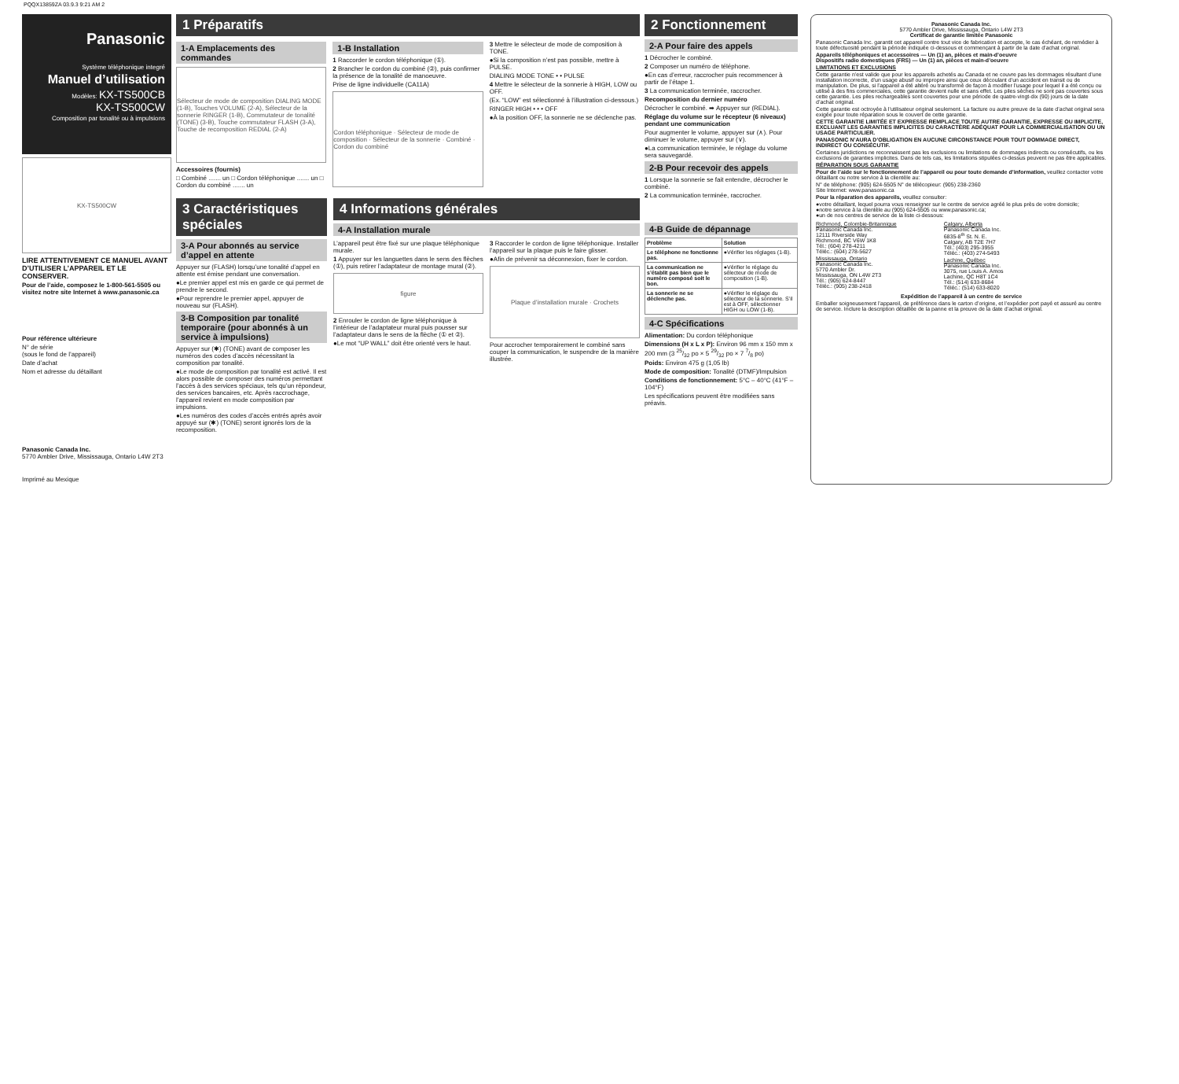PQQX13859ZA 03.9.3 9:21 AM 2
Panasonic
Système téléphonique integré
Manuel d’utilisation
Modèles: KX-TS500CB
KX-TS500CW
Composition par tonalité ou à impulsions
KX-TS500CW
LIRE ATTENTIVEMENT CE MANUEL AVANT D’UTILISER L’APPAREIL ET LE CONSERVER.
Pour de l’aide, composez le 1-800-561-5505 ou visitez notre site Internet à www.panasonic.ca
Pour référence ultérieure
N° de série
(sous le fond de l’appareil)
Date d’achat
Nom et adresse du détaillant
Panasonic Canada Inc.
5770 Ambler Drive, Mississauga, Ontario L4W 2T3
Imprimé au Mexique
1 Préparatifs
1-A Emplacements des commandes
Sélecteur de mode de composition DIALING MODE (1-B), Touches VOLUME (2-A), Sélecteur de la sonnerie RINGER (1-B), Commutateur de tonalité (TONE) (3-B), Touche commutateur FLASH (3-A), Touche de recomposition REDIAL (2-A)
Accessoires (fournis)
□ Combiné ....... un □ Cordon téléphonique ....... un □ Cordon du combiné ....... un
1-B Installation
1 Raccorder le cordon téléphonique (①).
2 Brancher le cordon du combiné (②), puis confirmer la présence de la tonalité de manoeuvre.
Prise de ligne individuelle (CA11A)
Cordon téléphonique · Sélecteur de mode de composition · Sélecteur de la sonnerie · Combiné · Cordon du combiné
3 Mettre le sélecteur de mode de composition à TONE.
●Si la composition n’est pas possible, mettre à PULSE.
DIALING MODE TONE • • PULSE
4 Mettre le sélecteur de la sonnerie à HIGH, LOW ou OFF.
(Ex. “LOW” est sélectionné à l’illustration ci-dessous.)
RINGER HIGH • • • OFF
●À la position OFF, la sonnerie ne se déclenche pas.
3 Caractéristiques spéciales
3-A Pour abonnés au service d’appel en attente
Appuyer sur (FLASH) lorsqu’une tonalité d’appel en attente est émise pendant une conversation.
●Le premier appel est mis en garde ce qui permet de prendre le second.
●Pour reprendre le premier appel, appuyer de nouveau sur (FLASH).
3-B Composition par tonalité temporaire (pour abonnés à un service à impulsions)
Appuyer sur (✱) (TONE) avant de composer les numéros des codes d’accès nécessitant la composition par tonalité.
●Le mode de composition par tonalité est activé. Il est alors possible de composer des numéros permettant l’accès à des services spéciaux, tels qu’un répondeur, des services bancaires, etc. Après raccrochage, l’appareil revient en mode composition par impulsions.
●Les numéros des codes d’accès entrés après avoir appuyé sur (✱) (TONE) seront ignorés lors de la recomposition.
4 Informations générales
4-A Installation murale
L’appareil peut être fixé sur une plaque téléphonique murale.
1 Appuyer sur les languettes dans le sens des flèches (①), puis retirer l’adaptateur de montage mural (②).
figure
2 Enrouler le cordon de ligne téléphonique à l’intérieur de l’adaptateur mural puis pousser sur l’adaptateur dans le sens de la flèche (① et ②).
●Le mot “UP WALL” doit être orienté vers le haut.
3 Raccorder le cordon de ligne téléphonique. Installer l’appareil sur la plaque puis le faire glisser.
●Afin de prévenir sa déconnexion, fixer le cordon.
Plaque d’installation murale · Crochets
Pour accrocher temporairement le combiné sans couper la communication, le suspendre de la manière illustrée.
2 Fonctionnement
2-A Pour faire des appels
1 Décrocher le combiné.
2 Composer un numéro de téléphone.
●En cas d’erreur, raccrocher puis recommencer à partir de l’étape 1.
3 La communication terminée, raccrocher.
Recomposition du dernier numéro
Décrocher le combiné. ➡ Appuyer sur (REDIAL).
Réglage du volume sur le récepteur (6 niveaux) pendant une communication
Pour augmenter le volume, appuyer sur (∧). Pour diminuer le volume, appuyer sur (∨).
●La communication terminée, le réglage du volume sera sauvegardé.
2-B Pour recevoir des appels
1 Lorsque la sonnerie se fait entendre, décrocher le combiné.
2 La communication terminée, raccrocher.
4-B Guide de dépannage
| Problème | Solution |
| --- | --- |
| Le téléphone ne fonctionne pas. | ●Vérifier les réglages (1-B). |
| La communication ne s’établit pas bien que le numéro composé soit le bon. | ●Vérifier le réglage du sélecteur de mode de composition (1-B). |
| La sonnerie ne se déclenche pas. | ●Vérifier le réglage du sélecteur de la sonnerie. S’il est à OFF, sélectionner HIGH ou LOW (1-B). |
4-C Spécifications
Alimentation: Du cordon téléphonique
Dimensions (H x L x P): Environ 96 mm x 150 mm x 200 mm (3 25/32 po × 5 29/32 po × 7 7/8 po)
Poids: Environ 475 g (1,05 lb)
Mode de composition: Tonalité (DTMF)/Impulsion
Conditions de fonctionnement: 5°C – 40°C (41°F – 104°F)
Les spécifications peuvent être modifiées sans préavis.
Panasonic Canada Inc.
5770 Ambler Drive, Mississauga, Ontario L4W 2T3
Certificat de garantie limitée Panasonic
Panasonic Canada Inc. garantit cet appareil contre tout vice de fabrication et accepte, le cas échéant, de remédier à toute défectuosité pendant la période indiquée ci-dessous et commençant à partir de la date d’achat original.
Appareils téléphoniques et accessoires — Un (1) an, pièces et main-d’oeuvre
Dispositifs radio domestiques (FRS) — Un (1) an, pièces et main-d’oeuvre
LIMITATIONS ET EXCLUSIONS
Cette garantie n’est valide que pour les appareils achetés au Canada et ne couvre pas les dommages résultant d’une installation incorrecte, d’un usage abusif ou impropre ainsi que ceux découlant d’un accident en transit ou de manipulation. De plus, si l’appareil a été altéré ou transformé de façon à modifier l’usage pour lequel il a été conçu ou utilisé à des fins commerciales, cette garantie devient nulle et sans effet. Les piles sèches ne sont pas couvertes sous cette garantie. Les piles rechargeables sont couvertes pour une période de quatre-vingt-dix (90) jours de la date d’achat original.
Cette garantie est octroyée à l’utilisateur original seulement. La facture ou autre preuve de la date d’achat original sera exigée pour toute réparation sous le couvert de cette garantie.
CETTE GARANTIE LIMITÉE ET EXPRESSE REMPLACE TOUTE AUTRE GARANTIE, EXPRESSE OU IMPLICITE, EXCLUANT LES GARANTIES IMPLICITES DU CARACTÈRE ADÉQUAT POUR LA COMMERCIALISATION OU UN USAGE PARTICULIER.
PANASONIC N’AURA D’OBLIGATION EN AUCUNE CIRCONSTANCE POUR TOUT DOMMAGE DIRECT, INDIRECT OU CONSÉCUTIF.
Certaines juridictions ne reconnaissent pas les exclusions ou limitations de dommages indirects ou consécutifs, ou les exclusions de garanties implicites. Dans de tels cas, les limitations stipulées ci-dessus peuvent ne pas être applicables.
RÉPARATION SOUS GARANTIE
Pour de l’aide sur le fonctionnement de l’appareil ou pour toute demande d’information, veuillez contacter votre détaillant ou notre service à la clientèle au:
N° de téléphone: (905) 624-5505 N° de télécopieur: (905) 238-2360
Site Internet: www.panasonic.ca
Pour la réparation des appareils, veuillez consulter:
●votre détaillant, lequel pourra vous renseigner sur le centre de service agréé le plus près de votre domicile;
●notre service à la clientèle au (905) 624-5505 ou www.panasonic.ca;
●un de nos centres de service de la liste ci-dessous:
Richmond, Colombie-Britannique
Panasonic Canada Inc.
12111 Riverside Way
Richmond, BC V6W 1K8
Tél.: (604) 278-4211
Téléc.: (604) 278-5627
Mississauga, Ontario
Panasonic Canada Inc.
5770 Ambler Dr.
Mississauga, ON L4W 2T3
Tél.: (905) 624-8447
Téléc.: (905) 238-2418
Calgary, Alberta
Panasonic Canada Inc.
6835-8<sup>th</sup> St. N. E.
Calgary, AB T2E 7H7
Tél.: (403) 295-3955
Téléc.: (403) 274-5493
Lachine, Québec
Panasonic Canada Inc.
3075, rue Louis A. Amos
Lachine, QC H8T 1C4
Tél.: (514) 633-8684
Téléc.: (514) 633-8020
Expédition de l’appareil à un centre de service
Emballer soigneusement l’appareil, de préférence dans le carton d’origine, et l’expédier port payé et assuré au centre de service. Inclure la description détaillée de la panne et la preuve de la date d’achat original.